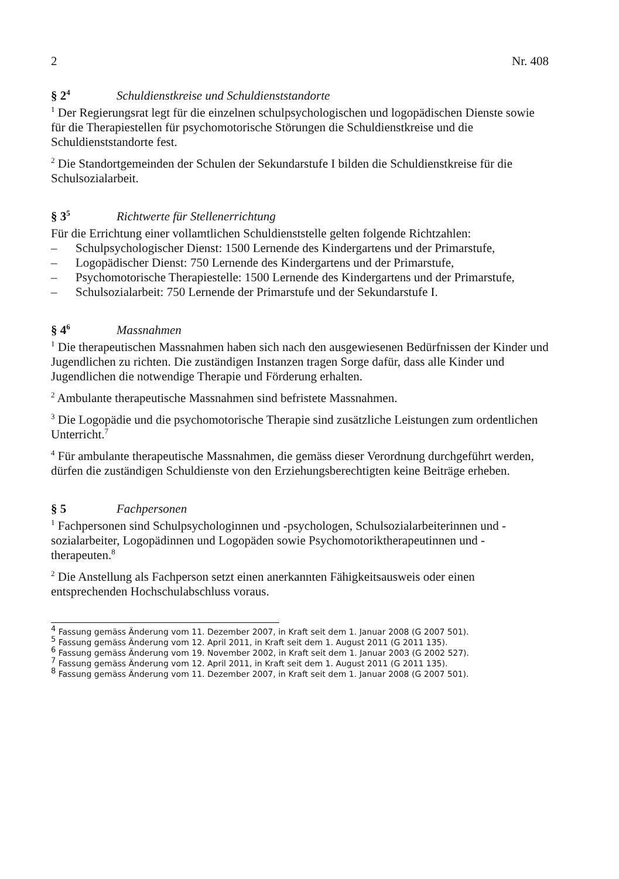2 Nr. 408
§ 2<sup>4</sup> Schuldienstkreise und Schuldienststandorte
<sup>1</sup> Der Regierungsrat legt für die einzelnen schulpsychologischen und logopädischen Dienste sowie für die Therapiestellen für psychomotorische Störungen die Schuldienstkreise und die Schuldienststandorte fest.
<sup>2</sup> Die Standortgemeinden der Schulen der Sekundarstufe I bilden die Schuldienstkreise für die Schulsozialarbeit.
§ 3<sup>5</sup> Richtwerte für Stellenerrichtung
Für die Errichtung einer vollamtlichen Schuldienststelle gelten folgende Richtzahlen:
– Schulpsychologischer Dienst: 1500 Lernende des Kindergartens und der Primarstufe,
– Logopädischer Dienst: 750 Lernende des Kindergartens und der Primarstufe,
– Psychomotorische Therapiestelle: 1500 Lernende des Kindergartens und der Primarstufe,
– Schulsozialarbeit: 750 Lernende der Primarstufe und der Sekundarstufe I.
§ 4<sup>6</sup> Massnahmen
<sup>1</sup> Die therapeutischen Massnahmen haben sich nach den ausgewiesenen Bedürfnissen der Kinder und Jugendlichen zu richten. Die zuständigen Instanzen tragen Sorge dafür, dass alle Kinder und Jugendlichen die notwendige Therapie und Förderung erhalten.
<sup>2</sup> Ambulante therapeutische Massnahmen sind befristete Massnahmen.
<sup>3</sup> Die Logopädie und die psychomotorische Therapie sind zusätzliche Leistungen zum ordentlichen Unterricht.<sup>7</sup>
<sup>4</sup> Für ambulante therapeutische Massnahmen, die gemäss dieser Verordnung durchgeführt werden, dürfen die zuständigen Schuldienste von den Erziehungsberechtigten keine Beiträge erheben.
§ 5 Fachpersonen
<sup>1</sup> Fachpersonen sind Schulpsychologinnen und -psychologen, Schulsozialarbeiterinnen und -sozialarbeiter, Logopädinnen und Logopäden sowie Psychomotoriktherapeutinnen und -therapeuten.<sup>8</sup>
<sup>2</sup> Die Anstellung als Fachperson setzt einen anerkannten Fähigkeitsausweis oder einen entsprechenden Hochschulabschluss voraus.
<sup>4</sup> Fassung gemäss Änderung vom 11. Dezember 2007, in Kraft seit dem 1. Januar 2008 (G 2007 501).
<sup>5</sup> Fassung gemäss Änderung vom 12. April 2011, in Kraft seit dem 1. August 2011 (G 2011 135).
<sup>6</sup> Fassung gemäss Änderung vom 19. November 2002, in Kraft seit dem 1. Januar 2003 (G 2002 527).
<sup>7</sup> Fassung gemäss Änderung vom 12. April 2011, in Kraft seit dem 1. August 2011 (G 2011 135).
<sup>8</sup> Fassung gemäss Änderung vom 11. Dezember 2007, in Kraft seit dem 1. Januar 2008 (G 2007 501).